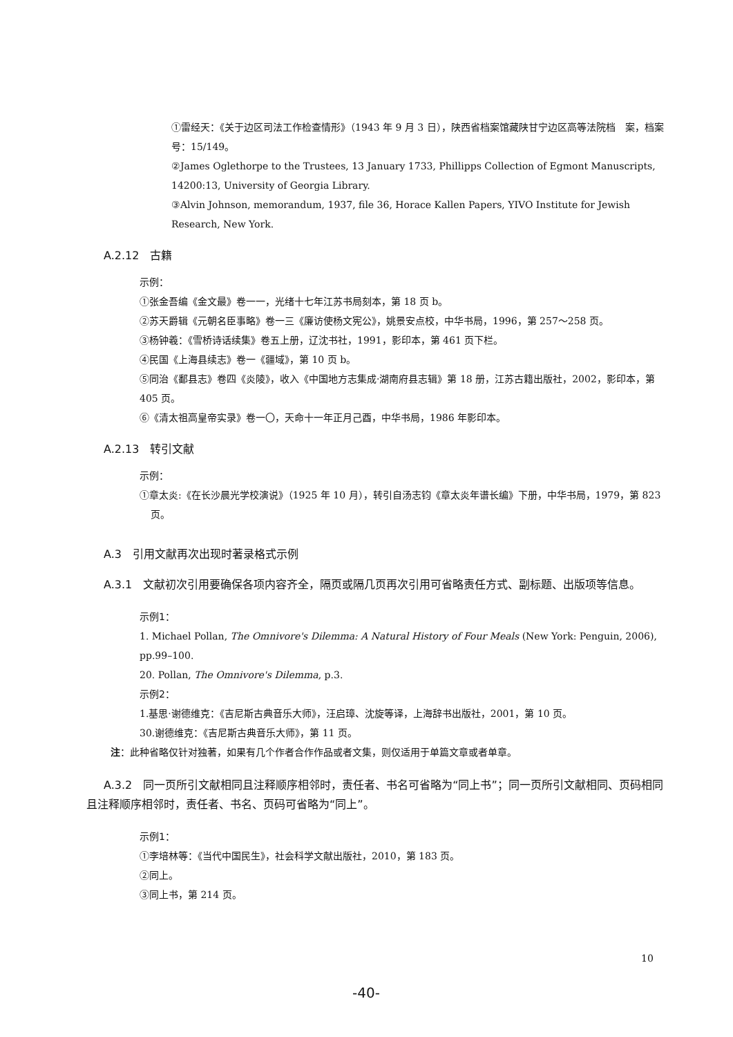①雷经天：《关于边区司法工作检查情形》（1943 年 9 月 3 日），陕西省档案馆藏陕甘宁边区高等法院档　案，档案号：15/149。
②James Oglethorpe to the Trustees, 13 January 1733, Phillipps Collection of Egmont Manuscripts, 14200:13, University of Georgia Library.
③Alvin Johnson, memorandum, 1937, file 36, Horace Kallen Papers, YIVO Institute for Jewish Research, New York.
A.2.12　古籍
示例：
①张金吾编《金文最》卷一一，光绪十七年江苏书局刻本，第 18 页 b。
②苏天爵辑《元朝名臣事略》卷一三《廉访使杨文宪公》，姚景安点校，中华书局，1996，第 257～258 页。
③杨钟羲：《雪桥诗话续集》卷五上册，辽沈书社，1991，影印本，第 461 页下栏。
④民国《上海县续志》卷一《疆域》，第 10 页 b。
⑤同治《鄱县志》卷四《炎陵》，收入《中国地方志集成·湖南府县志辑》第 18 册，江苏古籍出版社，2002，影印本，第 405 页。
⑥《清太祖高皇帝实录》卷一〇，天命十一年正月己酉，中华书局，1986 年影印本。
A.2.13　转引文献
示例：
①章太炎:《在长沙晨光学校演说》（1925 年 10 月），转引自汤志钧《章太炎年谱长编》下册，中华书局，1979，第 823 页。
A.3　引用文献再次出现时著录格式示例
A.3.1　文献初次引用要确保各项内容齐全，隔页或隔几页再次引用可省略责任方式、副标题、出版项等信息。
示例1：
1. Michael Pollan, The Omnivore's Dilemma: A Natural History of Four Meals (New York: Penguin, 2006), pp.99–100.
20. Pollan, The Omnivore's Dilemma, p.3.
示例2：
1.基思·谢德维克：《吉尼斯古典音乐大师》，汪启璋、沈旋等译，上海辞书出版社，2001，第 10 页。
30.谢德维克：《吉尼斯古典音乐大师》，第 11 页。
注：此种省略仅针对独著，如果有几个作者合作作品或者文集，则仅适用于单篇文章或者单章。
A.3.2　同一页所引文献相同且注释顺序相邻时，责任者、书名可省略为“同上书”；同一页所引文献相同、页码相同且注释顺序相邻时，责任者、书名、页码可省略为“同上”。
示例1：
①李培林等：《当代中国民生》，社会科学文献出版社，2010，第 183 页。
②同上。
③同上书，第 214 页。
10
-40-